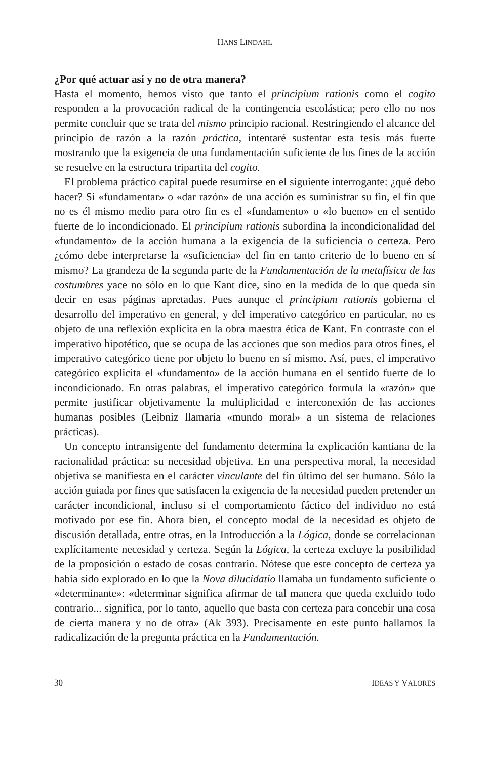HANS LINDAHL
¿Por qué actuar así y no de otra manera?
Hasta el momento, hemos visto que tanto el principium rationis como el cogito responden a la provocación radical de la contingencia escolástica; pero ello no nos permite concluir que se trata del mismo principio racional. Restringiendo el alcance del principio de razón a la razón práctica, intentaré sustentar esta tesis más fuerte mostrando que la exigencia de una fundamentación suficiente de los fines de la acción se resuelve en la estructura tripartita del cogito.
El problema práctico capital puede resumirse en el siguiente interrogante: ¿qué debo hacer? Si «fundamentar» o «dar razón» de una acción es suministrar su fin, el fin que no es él mismo medio para otro fin es el «fundamento» o «lo bueno» en el sentido fuerte de lo incondicionado. El principium rationis subordina la incondicionalidad del «fundamento» de la acción humana a la exigencia de la suficiencia o certeza. Pero ¿cómo debe interpretarse la «suficiencia» del fin en tanto criterio de lo bueno en sí mismo? La grandeza de la segunda parte de la Fundamentación de la metafísica de las costumbres yace no sólo en lo que Kant dice, sino en la medida de lo que queda sin decir en esas páginas apretadas. Pues aunque el principium rationis gobierna el desarrollo del imperativo en general, y del imperativo categórico en particular, no es objeto de una reflexión explícita en la obra maestra ética de Kant. En contraste con el imperativo hipotético, que se ocupa de las acciones que son medios para otros fines, el imperativo categórico tiene por objeto lo bueno en sí mismo. Así, pues, el imperativo categórico explicita el «fundamento» de la acción humana en el sentido fuerte de lo incondicionado. En otras palabras, el imperativo categórico formula la «razón» que permite justificar objetivamente la multiplicidad e interconexión de las acciones humanas posibles (Leibniz llamaría «mundo moral» a un sistema de relaciones prácticas).
Un concepto intransigente del fundamento determina la explicación kantiana de la racionalidad práctica: su necesidad objetiva. En una perspectiva moral, la necesidad objetiva se manifiesta en el carácter vinculante del fin último del ser humano. Sólo la acción guiada por fines que satisfacen la exigencia de la necesidad pueden pretender un carácter incondicional, incluso si el comportamiento fáctico del individuo no está motivado por ese fin. Ahora bien, el concepto modal de la necesidad es objeto de discusión detallada, entre otras, en la Introducción a la Lógica, donde se correlacionan explícitamente necesidad y certeza. Según la Lógica, la certeza excluye la posibilidad de la proposición o estado de cosas contrario. Nótese que este concepto de certeza ya había sido explorado en lo que la Nova dilucidatio llamaba un fundamento suficiente o «determinante»: «determinar significa afirmar de tal manera que queda excluido todo contrario... significa, por lo tanto, aquello que basta con certeza para concebir una cosa de cierta manera y no de otra» (Ak 393). Precisamente en este punto hallamos la radicalización de la pregunta práctica en la Fundamentación.
30 IDEAS Y VALORES